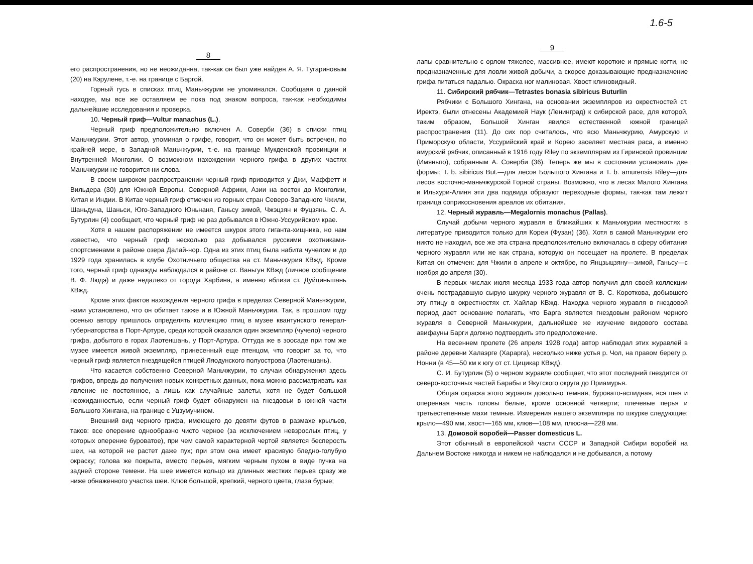8
его распространения, но не неожиданна, так-как он был уже найден А. Я. Тугариновым (20) на Кэрулене, т.-е. на границе с Баргой.
Горный гусь в списках птиц Маньчжурии не упоминался. Сообщаяя о данной находке, мы все же оставляем ее пока под знаком вопроса, так-как необходимы дальнейшие исследования и проверка.
10. Черный гриф—Vultur manachus (L.).
Черный гриф предположительно включен А. Соверби (36) в списки птиц Маньчжурии. Этот автор, упоминая о грифе, говорит, что он может быть встречен, по крайней мере, в Западной Маньчжурии, т.-е. на границе Мукденской провинции и Внутренней Монголии. О возможном нахождении черного грифа в других частях Маньчжурии не говорится ни слова.
В своем широком распространении черный гриф приводится у Джи, Маффетт и Вильдера (30) для Южной Европы, Северной Африки, Азии на восток до Монголии, Китая и Индии. В Китае черный гриф отмечен из горных стран Северо-Западного Чжили, Шаньдуна, Шаньси, Юго-Западного Юньнаня, Ганьсу зимой, Чжэцзян и Фуцзянь. С. А. Бутурлин (4) сообщает, что черный гриф не раз добывался в Южно-Уссурийском крае.
Хотя в нашем распоряжении не имеется шкурок этого гиганта-хищника, но нам известно, что черный гриф несколько раз добывался русскими охотниками-спортсменами в районе озера Далай-нор. Одна из этих птиц была набита чучелом и до 1929 года хранилась в клубе Охотничьего общества на ст. Маньчжурия КВжд. Кроме того, черный гриф однажды наблюдался в районе ст. Ваньгун КВжд (личное сообщение В. Ф. Людэ) и даже недалеко от города Харбина, а именно вблизи ст. Дуйциньшань КВжд.
Кроме этих фактов нахождения черного грифа в пределах Северной Маньчжурии, нами установлено, что он обитает также и в Южной Маньчжурии. Так, в прошлом году осенью автору пришлось определять коллекцию птиц в музее квантунского генерал-губернаторства в Порт-Артуре, среди которой оказался один экземпляр (чучело) черного грифа, добытого в горах Лаотеншань, у Порт-Артура. Оттуда же в зоосаде при том же музее имеется живой экземпляр, принесенный еще птенцом, что говорит за то, что черный гриф является гнездящейся птицей Ляодунского полуострова (Лаотеншань).
Что касается собственно Северной Маньчжурии, то случаи обнаружения здесь грифов, впредь до получения новых конкретных данных, пока можно рассматривать как явление не постоянное, а лишь как случайные залеты, хотя не будет большой неожиданностью, если черный гриф будет обнаружен на гнездовьи в южной части Большого Хингана, на границе с Уцзумучином.
Внешний вид черного грифа, имеющего до девяти футов в размахе крыльев, таков: все оперение однообразно чисто черное (за исключением невзрослых птиц, у которых оперение буроватое), при чем самой характерной чертой является бесперость шеи, на которой не растет даже пух; при этом она имеет красивую бледно-голубую окраску; голова же покрыта, вместо перьев, мягким черным пухом в виде пучка на задней стороне темени. На шее имеется кольцо из длинных жестких перьев сразу же ниже обнаженного участка шеи. Клюв большой, крепкий, черного цвета, глаза бурые;
1.6-5
9
лапы сравнительно с орлом тяжелее, массивнее, имеют короткие и прямые когти, не предназначенные для ловли живой добычи, а скорее доказывающие предназначение грифа питаться падалью. Окраска ног малиновая. Хвост клиновидный.
11. Сибирский рябчик—Tetrastes bonasia sibiricus Buturlin
Рябчики с Большого Хингана, на основании экземпляров из окрестностей ст. Иректэ, были отнесены Академией Наук (Ленинград) к сибирской расе, для которой, таким образом, Большой Хинган явился естественной южной границей распространения (11). До сих пор считалось, что всю Маньчжурию, Амурскую и Приморскую области, Уссурийский край и Корею заселяет местная раса, а именно амурский рябчик, описанный в 1916 году Riley по экземплярам из Гиринской провинции (Имяньпо), собранным А. Соверби (36). Теперь же мы в состоянии установить две формы: T. b. sibiricus But.—для лесов Большого Хингана и T. b. amurensis Riley—для лесов восточно-маньчжурской Горной страны. Возможно, что в лесах Малого Хингана и Ильхури-Алиня эти два подвида образуют переходные формы, так-как там лежит граница соприкосновения ареалов их обитания.
12. Черный журавль—Megalornis monachus (Pallas).
Случай добычи черного журавля в ближайших к Маньчжурии местностях в литературе приводится только для Кореи (Фузан) (36). Хотя в самой Маньчжурии его никто не находил, все же эта страна предположительно включалась в сферу обитания черного журавля или же как страна, которую он посещает на пролете. В пределах Китая он отмечен: для Чжили в апреле и октябре, по Янцзыцзяну—зимой, Ганьсу—с ноября до апреля (30).
В первых числах июля месяца 1933 года автор получил для своей коллекции очень пострадавшую сырую шкурку черного журавля от В. С. Короткова, добывшего эту птицу в окрестностях ст. Хайлар КВжд. Находка черного журавля в гнездовой период дает основание полагать, что Барга является гнездовым районом черного журавля в Северной Маньчжурии, дальнейшее же изучение видового состава авифауны Барги должно подтвердить это предположение.
На весеннем пролете (26 апреля 1928 года) автор наблюдал этих журавлей в районе деревни Халаэрге (Харарга), несколько ниже устья р. Чол, на правом берегу р. Нонни (в 45—50 км к югу от ст. Цицикар КВжд).
С. И. Бутурлин (5) о черном журавле сообщает, что этот последний гнездится от северо-восточных частей Барабы и Якутского округа до Приамурья.
Общая окраска этого журавля довольно темная, буровато-аспидная, вся шея и оперенная часть головы белые, кроме основной четверти; плечевые перья и третьестепенные махи темные. Измерения нашего экземпляра по шкурке следующие: крыло—490 мм, хвост—165 мм, клюв—108 мм, плюсна—228 мм.
13. Домовой воробей—Passer domesticus L.
Этот обычный в европейской части СССР и Западной Сибири воробей на Дальнем Востоке никогда и никем не наблюдался и не добывался, а потому